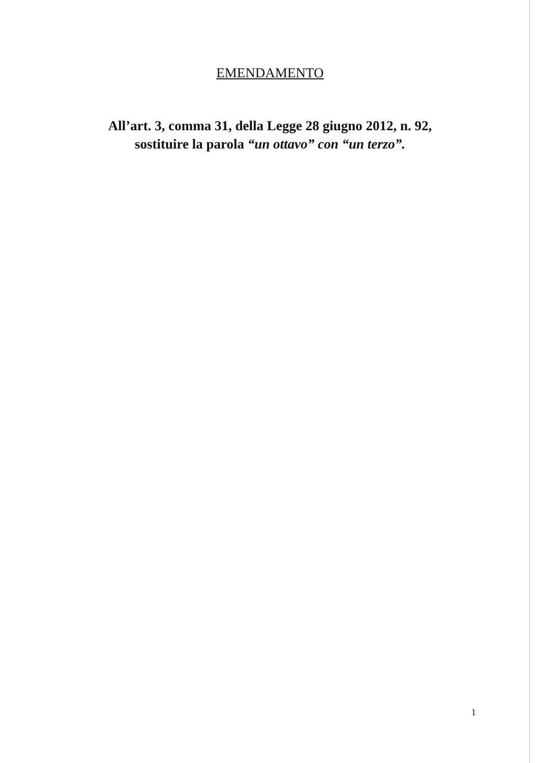EMENDAMENTO
All’art. 3, comma 31, della Legge 28 giugno 2012, n. 92,
sostituire la parola “un ottavo” con “un terzo”.
1